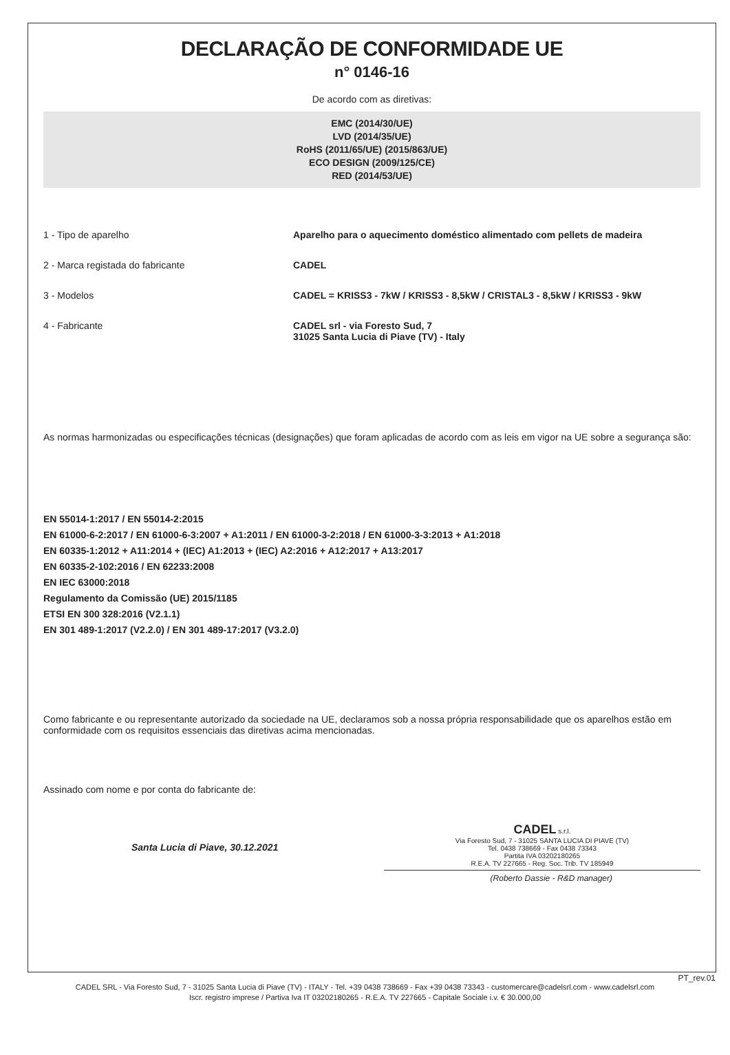DECLARAÇÃO DE CONFORMIDADE UE
n° 0146-16
De acordo com as diretivas:
EMC (2014/30/UE)
LVD (2014/35/UE)
RoHS (2011/65/UE) (2015/863/UE)
ECO DESIGN (2009/125/CE)
RED (2014/53/UE)
1 - Tipo de aparelho Aparelho para o aquecimento doméstico alimentado com pellets de madeira
2 - Marca registada do fabricante CADEL
3 - Modelos CADEL = KRISS3 - 7kW / KRISS3 - 8,5kW / CRISTAL3 - 8,5kW / KRISS3 - 9kW
4 - Fabricante CADEL srl - via Foresto Sud, 7
31025 Santa Lucia di Piave (TV) - Italy
As normas harmonizadas ou especificações técnicas (designações) que foram aplicadas de acordo com as leis em vigor na UE sobre a segurança são:
EN 55014-1:2017 / EN 55014-2:2015
EN 61000-6-2:2017 / EN 61000-6-3:2007 + A1:2011 / EN 61000-3-2:2018 / EN 61000-3-3:2013 + A1:2018
EN 60335-1:2012 + A11:2014 + (IEC) A1:2013 + (IEC) A2:2016 + A12:2017 + A13:2017
EN 60335-2-102:2016 / EN 62233:2008
EN IEC 63000:2018
Regulamento da Comissão (UE) 2015/1185
ETSI EN 300 328:2016 (V2.1.1)
EN 301 489-1:2017 (V2.2.0) / EN 301 489-17:2017 (V3.2.0)
Como fabricante e ou representante autorizado da sociedade na UE, declaramos sob a nossa própria responsabilidade que os aparelhos estão em conformidade com os requisitos essenciais das diretivas acima mencionadas.
Assinado com nome e por conta do fabricante de:
Santa Lucia di Piave, 30.12.2021
CADEL s.r.l.
Via Foresto Sud, 7 - 31025 SANTA LUCIA DI PIAVE (TV)
Tel. 0438 738669 - Fax 0438 73343
Partita IVA 03202180265
R.E.A. TV 227665 - Reg. Soc. Trib. TV 185949
(Roberto Dassie - R&D manager)
PT_rev.01
CADEL SRL - Via Foresto Sud, 7 - 31025 Santa Lucia di Piave (TV) - ITALY - Tel. +39 0438 738669 - Fax +39 0438 73343 - customercare@cadelsrl.com - www.cadelsrl.com
Iscr. registro imprese / Partiva Iva IT 03202180265 - R.E.A. TV 227665 - Capitale Sociale i.v. € 30.000,00